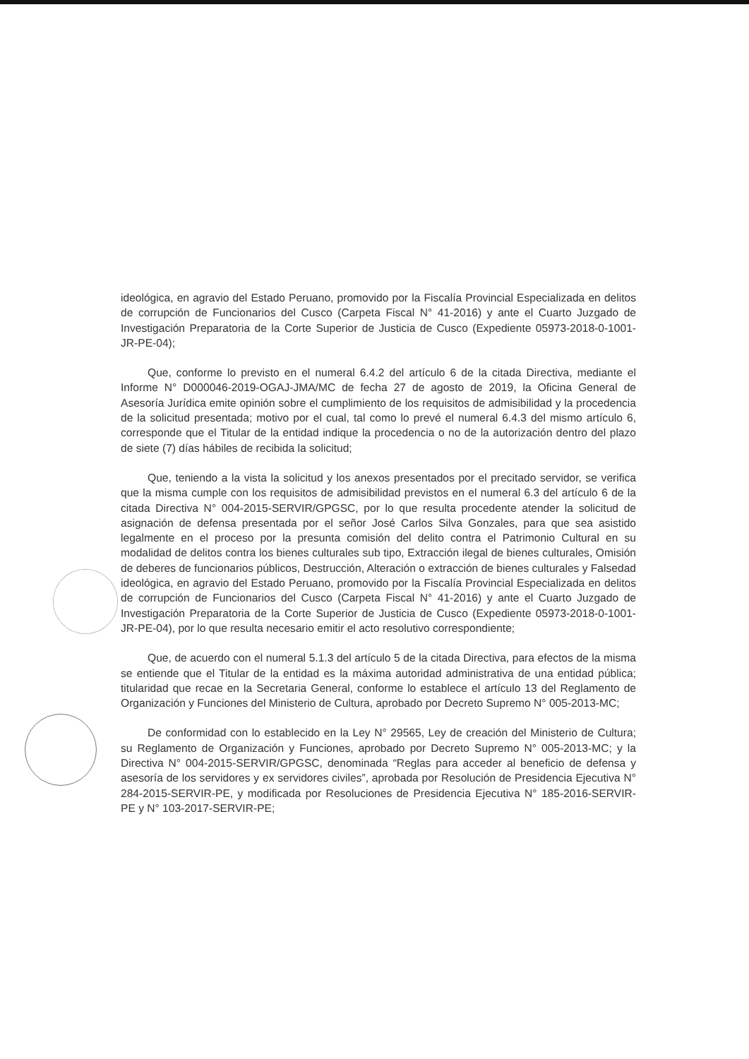ideológica, en agravio del Estado Peruano, promovido por la Fiscalía Provincial Especializada en delitos de corrupción de Funcionarios del Cusco (Carpeta Fiscal N° 41-2016) y ante el Cuarto Juzgado de Investigación Preparatoria de la Corte Superior de Justicia de Cusco (Expediente 05973-2018-0-1001-JR-PE-04);
Que, conforme lo previsto en el numeral 6.4.2 del artículo 6 de la citada Directiva, mediante el Informe N° D000046-2019-OGAJ-JMA/MC de fecha 27 de agosto de 2019, la Oficina General de Asesoría Jurídica emite opinión sobre el cumplimiento de los requisitos de admisibilidad y la procedencia de la solicitud presentada; motivo por el cual, tal como lo prevé el numeral 6.4.3 del mismo artículo 6, corresponde que el Titular de la entidad indique la procedencia o no de la autorización dentro del plazo de siete (7) días hábiles de recibida la solicitud;
Que, teniendo a la vista la solicitud y los anexos presentados por el precitado servidor, se verifica que la misma cumple con los requisitos de admisibilidad previstos en el numeral 6.3 del artículo 6 de la citada Directiva N° 004-2015-SERVIR/GPGSC, por lo que resulta procedente atender la solicitud de asignación de defensa presentada por el señor José Carlos Silva Gonzales, para que sea asistido legalmente en el proceso por la presunta comisión del delito contra el Patrimonio Cultural en su modalidad de delitos contra los bienes culturales sub tipo, Extracción ilegal de bienes culturales, Omisión de deberes de funcionarios públicos, Destrucción, Alteración o extracción de bienes culturales y Falsedad ideológica, en agravio del Estado Peruano, promovido por la Fiscalía Provincial Especializada en delitos de corrupción de Funcionarios del Cusco (Carpeta Fiscal N° 41-2016) y ante el Cuarto Juzgado de Investigación Preparatoria de la Corte Superior de Justicia de Cusco (Expediente 05973-2018-0-1001-JR-PE-04), por lo que resulta necesario emitir el acto resolutivo correspondiente;
Que, de acuerdo con el numeral 5.1.3 del artículo 5 de la citada Directiva, para efectos de la misma se entiende que el Titular de la entidad es la máxima autoridad administrativa de una entidad pública; titularidad que recae en la Secretaria General, conforme lo establece el artículo 13 del Reglamento de Organización y Funciones del Ministerio de Cultura, aprobado por Decreto Supremo N° 005-2013-MC;
De conformidad con lo establecido en la Ley N° 29565, Ley de creación del Ministerio de Cultura; su Reglamento de Organización y Funciones, aprobado por Decreto Supremo N° 005-2013-MC; y la Directiva N° 004-2015-SERVIR/GPGSC, denominada “Reglas para acceder al beneficio de defensa y asesoría de los servidores y ex servidores civiles”, aprobada por Resolución de Presidencia Ejecutiva N° 284-2015-SERVIR-PE, y modificada por Resoluciones de Presidencia Ejecutiva N° 185-2016-SERVIR-PE y N° 103-2017-SERVIR-PE;